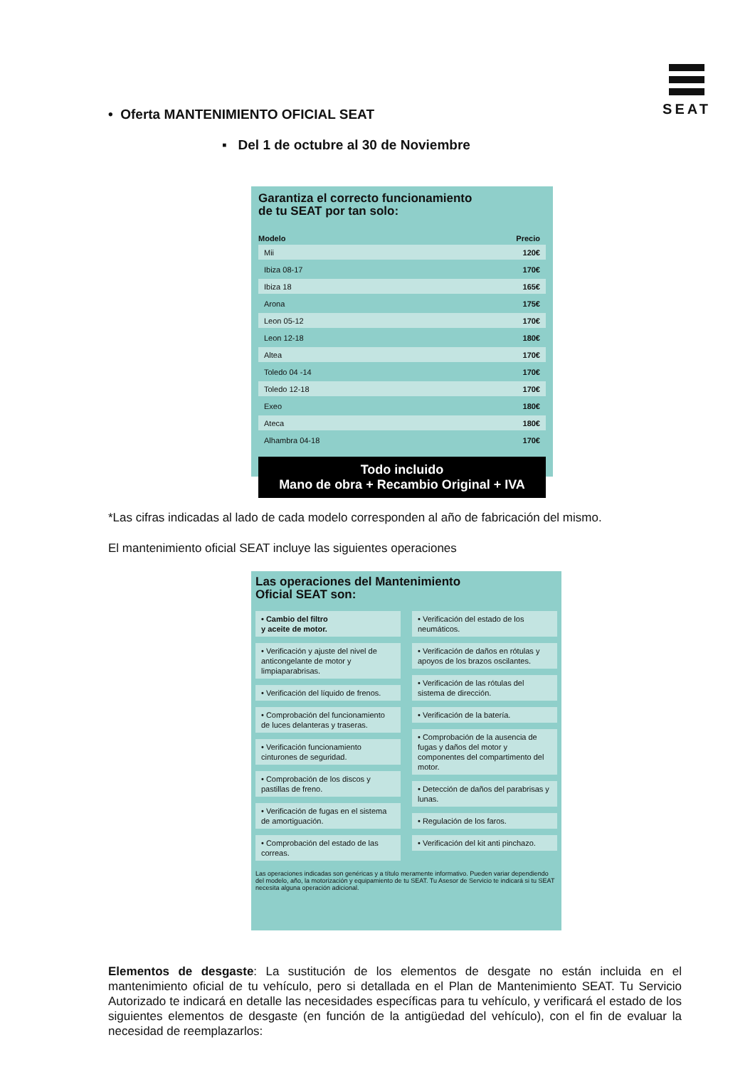SEAT
• Oferta MANTENIMIENTO OFICIAL SEAT
▪ Del 1 de octubre al 30 de Noviembre
Garantiza el correcto funcionamiento
de tu SEAT por tan solo:
| Modelo | Precio |
| --- | --- |
| Mii | 120€ |
| Ibiza 08-17 | 170€ |
| Ibiza 18 | 165€ |
| Arona | 175€ |
| Leon 05-12 | 170€ |
| Leon 12-18 | 180€ |
| Altea | 170€ |
| Toledo 04 -14 | 170€ |
| Toledo 12-18 | 170€ |
| Exeo | 180€ |
| Ateca | 180€ |
| Alhambra 04-18 | 170€ |
Todo incluido
Mano de obra + Recambio Original + IVA
*Las cifras indicadas al lado de cada modelo corresponden al año de fabricación del mismo.
El mantenimiento oficial SEAT incluye las siguientes operaciones
Las operaciones del Mantenimiento
Oficial SEAT son:
• Cambio del filtro
y aceite de motor.
• Verificación y ajuste del nivel de anticongelante de motor y limpiaparabrisas.
• Verificación del líquido de frenos.
• Comprobación del funcionamiento de luces delanteras y traseras.
• Verificación funcionamiento cinturones de seguridad.
• Comprobación de los discos y pastillas de freno.
• Verificación de fugas en el sistema de amortiguación.
• Comprobación del estado de las correas.
• Verificación del estado de los neumáticos.
• Verificación de daños en rótulas y apoyos de los brazos oscilantes.
• Verificación de las rótulas del sistema de dirección.
• Verificación de la batería.
• Comprobación de la ausencia de fugas y daños del motor y componentes del compartimento del motor.
• Detección de daños del parabrisas y lunas.
• Regulación de los faros.
• Verificación del kit anti pinchazo.
Las operaciones indicadas son genéricas y a título meramente informativo. Pueden variar dependiendo del modelo, año, la motorización y equipamiento de tu SEAT. Tu Asesor de Servicio te indicará si tu SEAT necesita alguna operación adicional.
Elementos de desgaste: La sustitución de los elementos de desgate no están incluida en el mantenimiento oficial de tu vehículo, pero si detallada en el Plan de Mantenimiento SEAT. Tu Servicio Autorizado te indicará en detalle las necesidades específicas para tu vehículo, y verificará el estado de los siguientes elementos de desgaste (en función de la antigüedad del vehículo), con el fin de evaluar la necesidad de reemplazarlos: